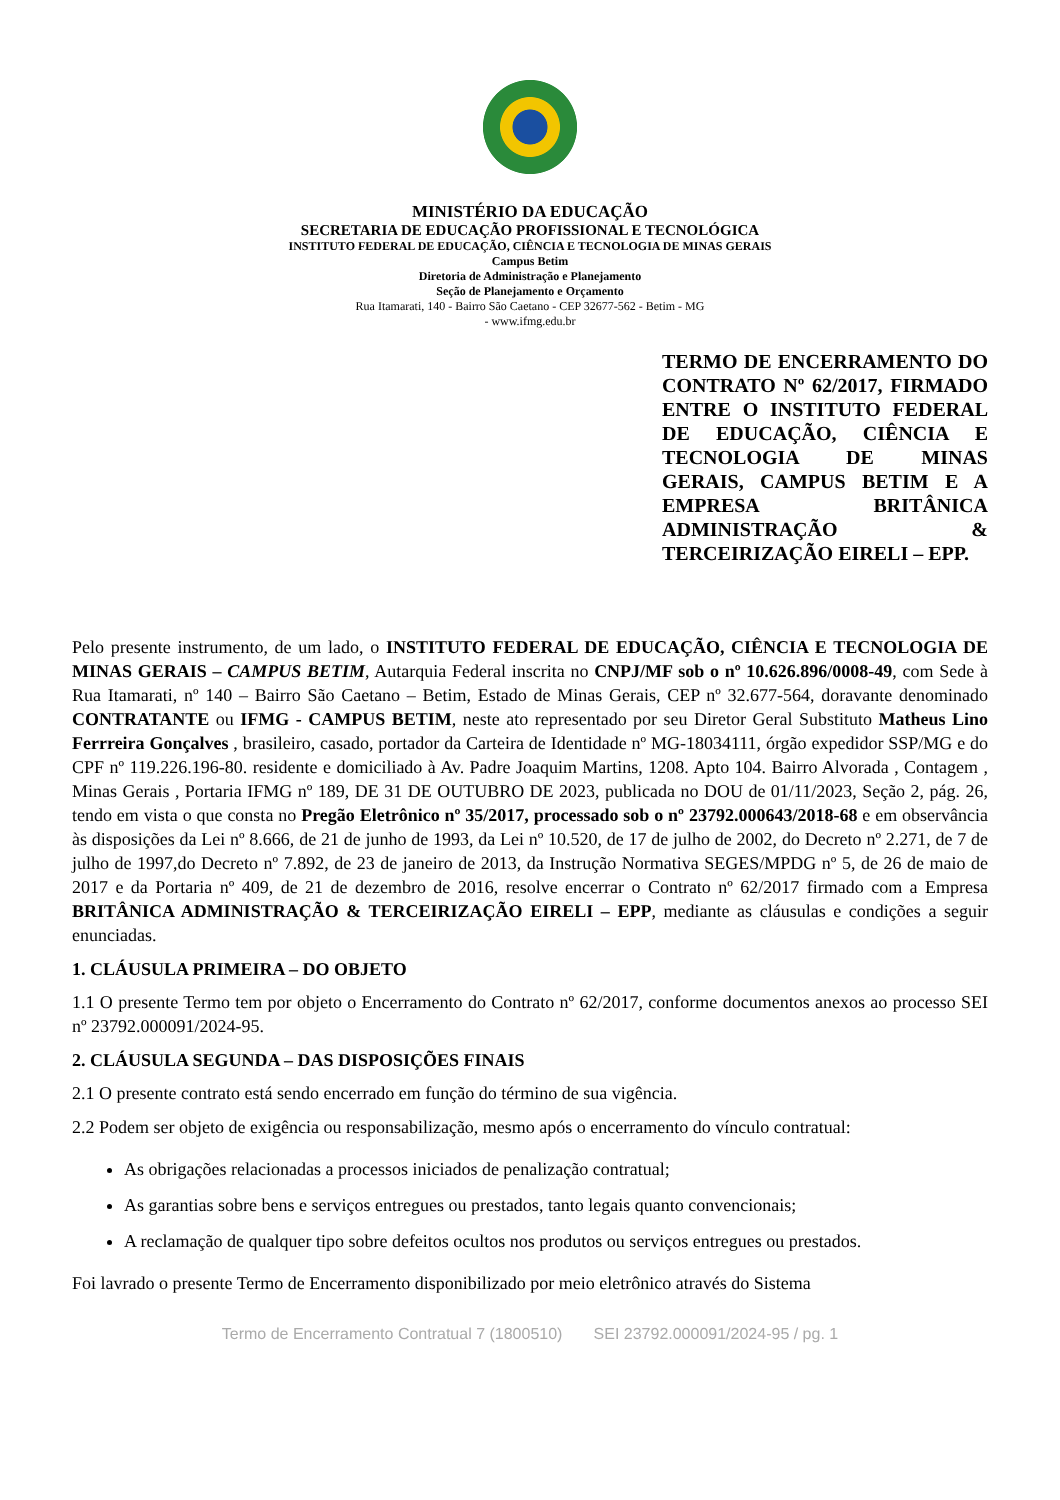MINISTÉRIO DA EDUCAÇÃO
SECRETARIA DE EDUCAÇÃO PROFISSIONAL E TECNOLÓGICA
INSTITUTO FEDERAL DE EDUCAÇÃO, CIÊNCIA E TECNOLOGIA DE MINAS GERAIS
Campus Betim
Diretoria de Administração e Planejamento
Seção de Planejamento e Orçamento
Rua Itamarati, 140 - Bairro São Caetano - CEP 32677-562 - Betim - MG
- www.ifmg.edu.br
TERMO DE ENCERRAMENTO DO CONTRATO Nº 62/2017, FIRMADO ENTRE O INSTITUTO FEDERAL DE EDUCAÇÃO, CIÊNCIA E TECNOLOGIA DE MINAS GERAIS, CAMPUS BETIM E A EMPRESA BRITÂNICA ADMINISTRAÇÃO & TERCEIRIZAÇÃO EIRELI – EPP.
Pelo presente instrumento, de um lado, o INSTITUTO FEDERAL DE EDUCAÇÃO, CIÊNCIA E TECNOLOGIA DE MINAS GERAIS – CAMPUS BETIM, Autarquia Federal inscrita no CNPJ/MF sob o nº 10.626.896/0008-49, com Sede à Rua Itamarati, nº 140 – Bairro São Caetano – Betim, Estado de Minas Gerais, CEP nº 32.677-564, doravante denominado CONTRATANTE ou IFMG - CAMPUS BETIM, neste ato representado por seu Diretor Geral Substituto Matheus Lino Ferrreira Gonçalves , brasileiro, casado, portador da Carteira de Identidade nº MG-18034111, órgão expedidor SSP/MG e do CPF nº 119.226.196-80. residente e domiciliado à Av. Padre Joaquim Martins, 1208. Apto 104. Bairro Alvorada , Contagem , Minas Gerais , Portaria IFMG nº 189, DE 31 DE OUTUBRO DE 2023, publicada no DOU de 01/11/2023, Seção 2, pág. 26, tendo em vista o que consta no Pregão Eletrônico nº 35/2017, processado sob o nº 23792.000643/2018-68 e em observância às disposições da Lei nº 8.666, de 21 de junho de 1993, da Lei nº 10.520, de 17 de julho de 2002, do Decreto nº 2.271, de 7 de julho de 1997,do Decreto nº 7.892, de 23 de janeiro de 2013, da Instrução Normativa SEGES/MPDG nº 5, de 26 de maio de 2017 e da Portaria nº 409, de 21 de dezembro de 2016, resolve encerrar o Contrato nº 62/2017 firmado com a Empresa BRITÂNICA ADMINISTRAÇÃO & TERCEIRIZAÇÃO EIRELI – EPP, mediante as cláusulas e condições a seguir enunciadas.
1. CLÁUSULA PRIMEIRA – DO OBJETO
1.1 O presente Termo tem por objeto o Encerramento do Contrato nº 62/2017, conforme documentos anexos ao processo SEI nº 23792.000091/2024-95.
2. CLÁUSULA SEGUNDA – DAS DISPOSIÇÕES FINAIS
2.1 O presente contrato está sendo encerrado em função do término de sua vigência.
2.2 Podem ser objeto de exigência ou responsabilização, mesmo após o encerramento do vínculo contratual:
As obrigações relacionadas a processos iniciados de penalização contratual;
As garantias sobre bens e serviços entregues ou prestados, tanto legais quanto convencionais;
A reclamação de qualquer tipo sobre defeitos ocultos nos produtos ou serviços entregues ou prestados.
Foi lavrado o presente Termo de Encerramento disponibilizado por meio eletrônico através do Sistema
Termo de Encerramento Contratual 7 (1800510) SEI 23792.000091/2024-95 / pg. 1